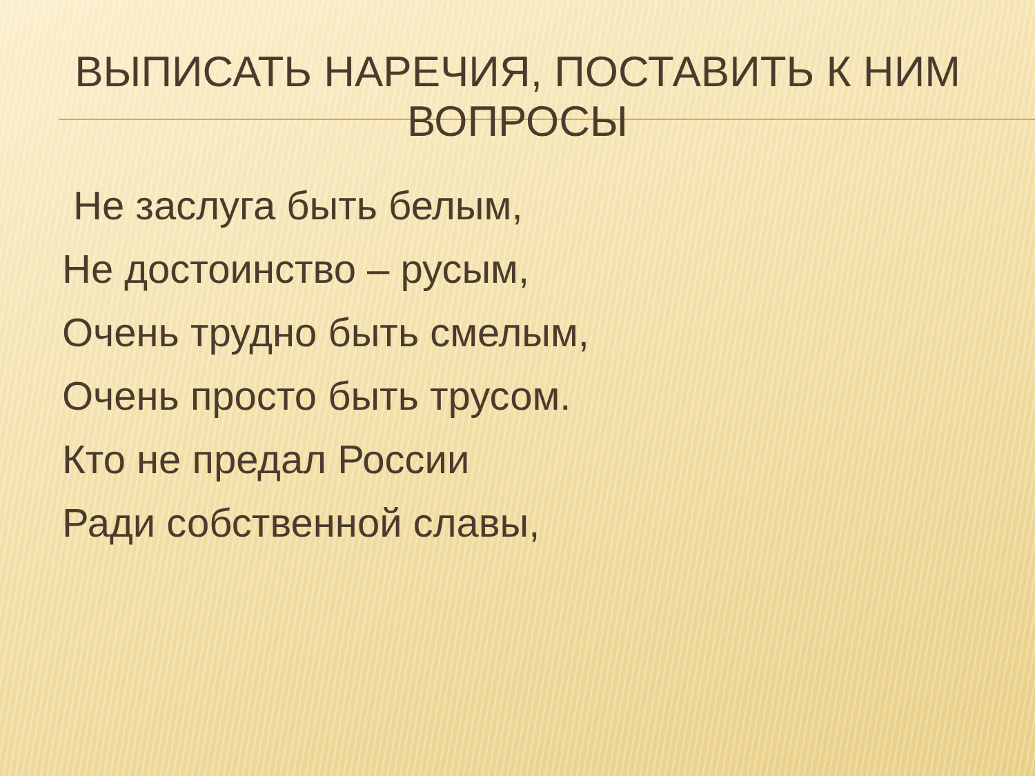ВЫПИСАТЬ НАРЕЧИЯ, ПОСТАВИТЬ К НИМ
ВОПРОСЫ
Не заслуга быть белым,
Не достоинство – русым,
Очень трудно быть смелым,
Очень просто быть трусом.
Кто не предал России
Ради собственной славы,